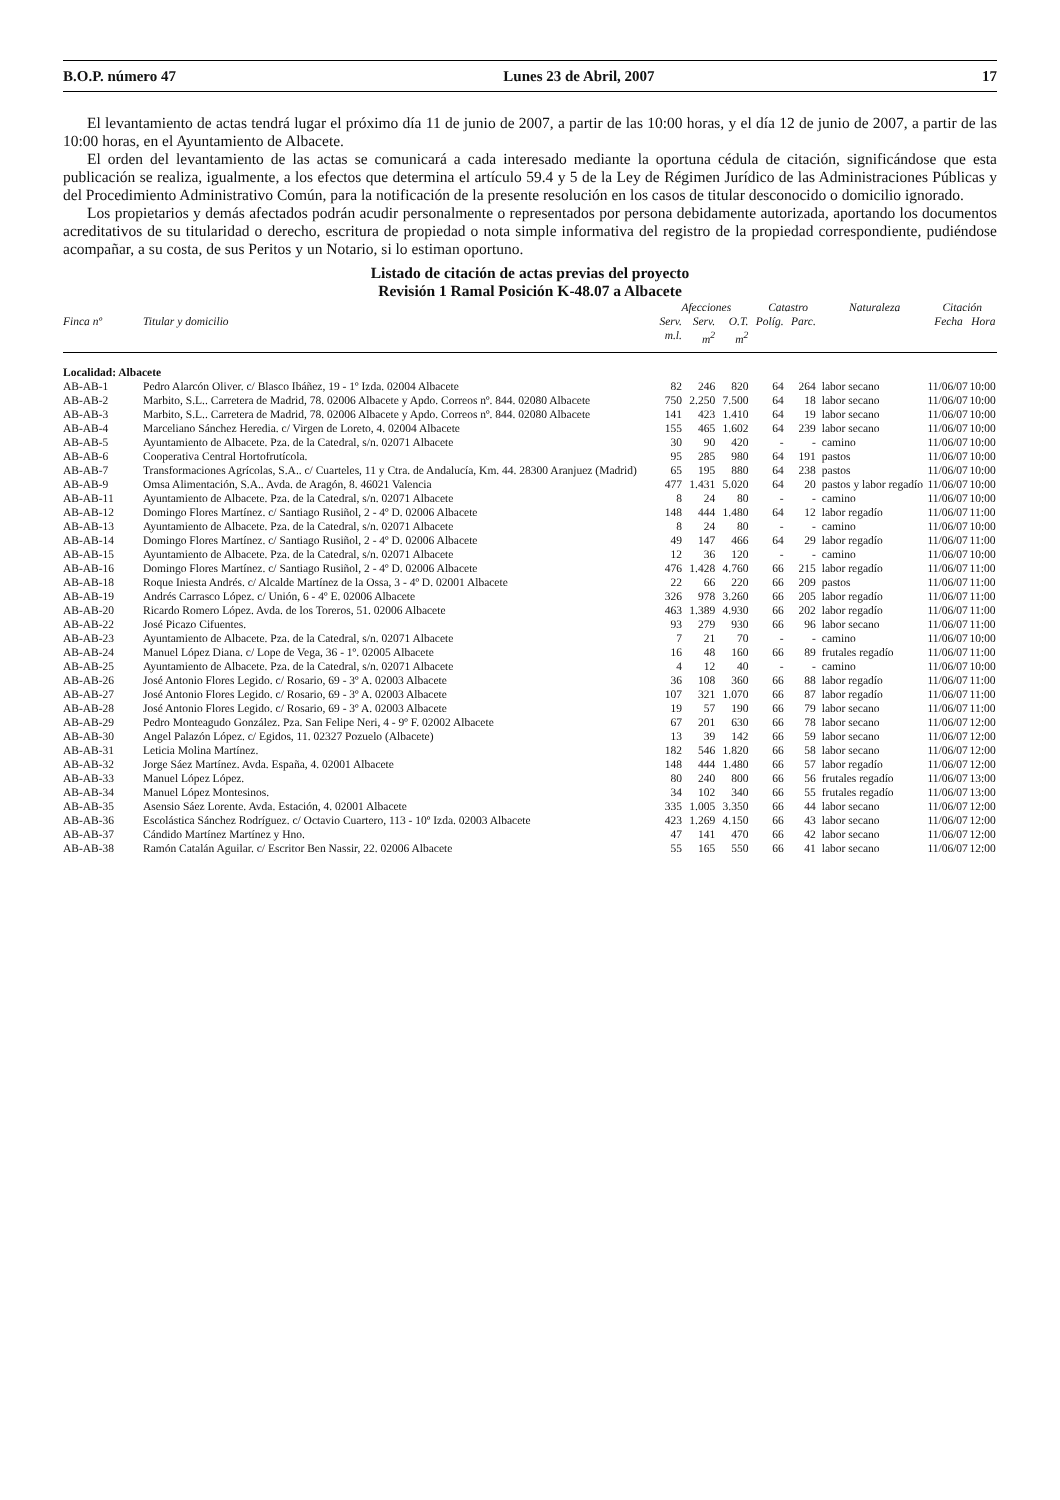B.O.P. número 47 Lunes 23 de Abril, 2007 17
El levantamiento de actas tendrá lugar el próximo día 11 de junio de 2007, a partir de las 10:00 horas, y el día 12 de junio de 2007, a partir de las 10:00 horas, en el Ayuntamiento de Albacete.
El orden del levantamiento de las actas se comunicará a cada interesado mediante la oportuna cédula de citación, significándose que esta publicación se realiza, igualmente, a los efectos que determina el artículo 59.4 y 5 de la Ley de Régimen Jurídico de las Administraciones Públicas y del Procedimiento Administrativo Común, para la notificación de la presente resolución en los casos de titular desconocido o domicilio ignorado.
Los propietarios y demás afectados podrán acudir personalmente o representados por persona debidamente autorizada, aportando los documentos acreditativos de su titularidad o derecho, escritura de propiedad o nota simple informativa del registro de la propiedad correspondiente, pudiéndose acompañar, a su costa, de sus Peritos y un Notario, si lo estiman oportuno.
Listado de citación de actas previas del proyecto
Revisión 1 Ramal Posición K-48.07 a Albacete
| | | Afecciones | | | Catastro | | Naturaleza | Citación | |
| --- | --- | --- | --- | --- | --- | --- | --- | --- | --- |
| Finca nº | Titular y domicilio | Serv. m.l. | Serv. m<sup>2</sup> | O.T. m<sup>2</sup> | Políg. | Parc. | | Fecha | Hora |
| Localidad: Albacete | | | | | | | | | |
| AB-AB-1 | Pedro Alarcón Oliver. c/ Blasco Ibáñez, 19 - 1º Izda. 02004 Albacete | 82 | 246 | 820 | 64 | 264 | labor secano | 11/06/07 | 10:00 |
| AB-AB-2 | Marbito, S.L.. Carretera de Madrid, 78. 02006 Albacete y Apdo. Correos nº. 844. 02080 Albacete | 750 | 2.250 | 7.500 | 64 | 18 | labor secano | 11/06/07 | 10:00 |
| AB-AB-3 | Marbito, S.L.. Carretera de Madrid, 78. 02006 Albacete y Apdo. Correos nº. 844. 02080 Albacete | 141 | 423 | 1.410 | 64 | 19 | labor secano | 11/06/07 | 10:00 |
| AB-AB-4 | Marceliano Sánchez Heredia. c/ Virgen de Loreto, 4. 02004 Albacete | 155 | 465 | 1.602 | 64 | 239 | labor secano | 11/06/07 | 10:00 |
| AB-AB-5 | Ayuntamiento de Albacete. Pza. de la Catedral, s/n. 02071 Albacete | 30 | 90 | 420 | - | - | camino | 11/06/07 | 10:00 |
| AB-AB-6 | Cooperativa Central Hortofrutícola. | 95 | 285 | 980 | 64 | 191 | pastos | 11/06/07 | 10:00 |
| AB-AB-7 | Transformaciones Agrícolas, S.A.. c/ Cuarteles, 11 y Ctra. de Andalucía, Km. 44. 28300 Aranjuez (Madrid) | 65 | 195 | 880 | 64 | 238 | pastos | 11/06/07 | 10:00 |
| AB-AB-9 | Omsa Alimentación, S.A.. Avda. de Aragón, 8. 46021 Valencia | 477 | 1.431 | 5.020 | 64 | 20 | pastos y labor regadío | 11/06/07 | 10:00 |
| AB-AB-11 | Ayuntamiento de Albacete. Pza. de la Catedral, s/n. 02071 Albacete | 8 | 24 | 80 | - | - | camino | 11/06/07 | 10:00 |
| AB-AB-12 | Domingo Flores Martínez. c/ Santiago Rusiñol, 2 - 4º D. 02006 Albacete | 148 | 444 | 1.480 | 64 | 12 | labor regadío | 11/06/07 | 11:00 |
| AB-AB-13 | Ayuntamiento de Albacete. Pza. de la Catedral, s/n. 02071 Albacete | 8 | 24 | 80 | - | - | camino | 11/06/07 | 10:00 |
| AB-AB-14 | Domingo Flores Martínez. c/ Santiago Rusiñol, 2 - 4º D. 02006 Albacete | 49 | 147 | 466 | 64 | 29 | labor regadío | 11/06/07 | 11:00 |
| AB-AB-15 | Ayuntamiento de Albacete. Pza. de la Catedral, s/n. 02071 Albacete | 12 | 36 | 120 | - | - | camino | 11/06/07 | 10:00 |
| AB-AB-16 | Domingo Flores Martínez. c/ Santiago Rusiñol, 2 - 4º D. 02006 Albacete | 476 | 1.428 | 4.760 | 66 | 215 | labor regadío | 11/06/07 | 11:00 |
| AB-AB-18 | Roque Iniesta Andrés. c/ Alcalde Martínez de la Ossa, 3 - 4º D. 02001 Albacete | 22 | 66 | 220 | 66 | 209 | pastos | 11/06/07 | 11:00 |
| AB-AB-19 | Andrés Carrasco López. c/ Unión, 6 - 4º E. 02006 Albacete | 326 | 978 | 3.260 | 66 | 205 | labor regadío | 11/06/07 | 11:00 |
| AB-AB-20 | Ricardo Romero López. Avda. de los Toreros, 51. 02006 Albacete | 463 | 1.389 | 4.930 | 66 | 202 | labor regadío | 11/06/07 | 11:00 |
| AB-AB-22 | José Picazo Cifuentes. | 93 | 279 | 930 | 66 | 96 | labor secano | 11/06/07 | 11:00 |
| AB-AB-23 | Ayuntamiento de Albacete. Pza. de la Catedral, s/n. 02071 Albacete | 7 | 21 | 70 | - | - | camino | 11/06/07 | 10:00 |
| AB-AB-24 | Manuel López Diana. c/ Lope de Vega, 36 - 1º. 02005 Albacete | 16 | 48 | 160 | 66 | 89 | frutales regadío | 11/06/07 | 11:00 |
| AB-AB-25 | Ayuntamiento de Albacete. Pza. de la Catedral, s/n. 02071 Albacete | 4 | 12 | 40 | - | - | camino | 11/06/07 | 10:00 |
| AB-AB-26 | José Antonio Flores Legido. c/ Rosario, 69 - 3º A. 02003 Albacete | 36 | 108 | 360 | 66 | 88 | labor regadío | 11/06/07 | 11:00 |
| AB-AB-27 | José Antonio Flores Legido. c/ Rosario, 69 - 3º A. 02003 Albacete | 107 | 321 | 1.070 | 66 | 87 | labor regadío | 11/06/07 | 11:00 |
| AB-AB-28 | José Antonio Flores Legido. c/ Rosario, 69 - 3º A. 02003 Albacete | 19 | 57 | 190 | 66 | 79 | labor secano | 11/06/07 | 11:00 |
| AB-AB-29 | Pedro Monteagudo González. Pza. San Felipe Neri, 4 - 9º F. 02002 Albacete | 67 | 201 | 630 | 66 | 78 | labor secano | 11/06/07 | 12:00 |
| AB-AB-30 | Angel Palazón López. c/ Egidos, 11. 02327 Pozuelo (Albacete) | 13 | 39 | 142 | 66 | 59 | labor secano | 11/06/07 | 12:00 |
| AB-AB-31 | Leticia Molina Martínez. | 182 | 546 | 1.820 | 66 | 58 | labor secano | 11/06/07 | 12:00 |
| AB-AB-32 | Jorge Sáez Martínez. Avda. España, 4. 02001 Albacete | 148 | 444 | 1.480 | 66 | 57 | labor regadío | 11/06/07 | 12:00 |
| AB-AB-33 | Manuel López López. | 80 | 240 | 800 | 66 | 56 | frutales regadío | 11/06/07 | 13:00 |
| AB-AB-34 | Manuel López Montesinos. | 34 | 102 | 340 | 66 | 55 | frutales regadío | 11/06/07 | 13:00 |
| AB-AB-35 | Asensio Sáez Lorente. Avda. Estación, 4. 02001 Albacete | 335 | 1.005 | 3.350 | 66 | 44 | labor secano | 11/06/07 | 12:00 |
| AB-AB-36 | Escolástica Sánchez Rodríguez. c/ Octavio Cuartero, 113 - 10º Izda. 02003 Albacete | 423 | 1.269 | 4.150 | 66 | 43 | labor secano | 11/06/07 | 12:00 |
| AB-AB-37 | Cándido Martínez Martínez y Hno. | 47 | 141 | 470 | 66 | 42 | labor secano | 11/06/07 | 12:00 |
| AB-AB-38 | Ramón Catalán Aguilar. c/ Escritor Ben Nassir, 22. 02006 Albacete | 55 | 165 | 550 | 66 | 41 | labor secano | 11/06/07 | 12:00 |